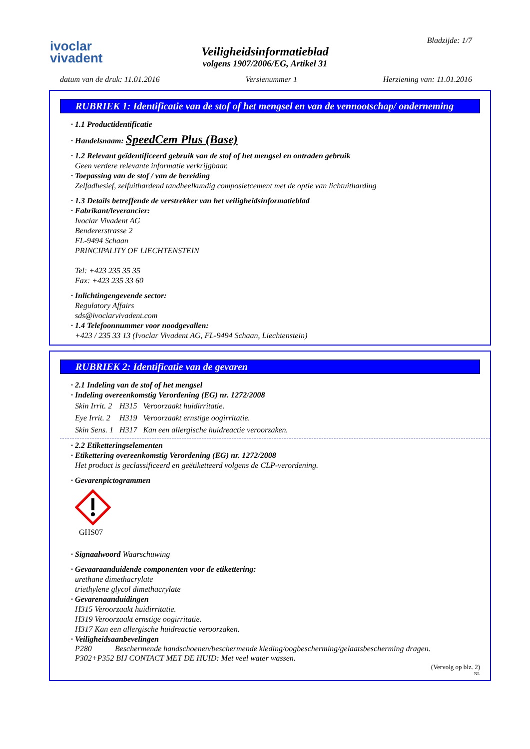ivoclar
vivadent
Veiligheidsinformatieblad
volgens 1907/2006/EG, Artikel 31
Bladzijde: 1/7
datum van de druk: 11.01.2016 Versienummer 1 Herziening van: 11.01.2016
RUBRIEK 1: Identificatie van de stof of het mengsel en van de vennootschap/ onderneming
· 1.1 Productidentificatie
· Handelsnaam: SpeedCem Plus (Base)
· 1.2 Relevant geïdentificeerd gebruik van de stof of het mengsel en ontraden gebruik
Geen verdere relevante informatie verkrijgbaar.
· Toepassing van de stof / van de bereiding
Zelfadhesief, zelfuithardend tandheelkundig composietcement met de optie van lichtuitharding
· 1.3 Details betreffende de verstrekker van het veiligheidsinformatieblad
· Fabrikant/leverancier:
Ivoclar Vivadent AG
Bendererstrasse 2
FL-9494 Schaan
PRINCIPALITY OF LIECHTENSTEIN
Tel: +423 235 35 35
Fax: +423 235 33 60
· Inlichtingengevende sector:
Regulatory Affairs
sds@ivoclarvivadent.com
· 1.4 Telefoonnummer voor noodgevallen:
+423 / 235 33 13 (Ivoclar Vivadent AG, FL-9494 Schaan, Liechtenstein)
RUBRIEK 2: Identificatie van de gevaren
· 2.1 Indeling van de stof of het mengsel
· Indeling overeenkomstig Verordening (EG) nr. 1272/2008
| Skin Irrit. 2 | H315 | Veroorzaakt huidirritatie. |
| Eye Irrit. 2 | H319 | Veroorzaakt ernstige oogirritatie. |
| Skin Sens. 1 | H317 | Kan een allergische huidreactie veroorzaken. |
· 2.2 Etiketteringselementen
· Etikettering overeenkomstig Verordening (EG) nr. 1272/2008
Het product is geclassificeerd en geëtiketteerd volgens de CLP-verordening.
· Gevarenpictogrammen
GHS07
· Signaalwoord Waarschuwing
· Gevaaraanduidende componenten voor de etikettering:
urethane dimethacrylate
triethylene glycol dimethacrylate
· Gevarenaanduidingen
H315 Veroorzaakt huidirritatie.
H319 Veroorzaakt ernstige oogirritatie.
H317 Kan een allergische huidreactie veroorzaken.
· Veiligheidsaanbevelingen
| P280 | Beschermende handschoenen/beschermende kleding/oogbescherming/gelaatsbescherming dragen. |
P302+P352 BIJ CONTACT MET DE HUID: Met veel water wassen.
(Vervolg op blz. 2)
NL